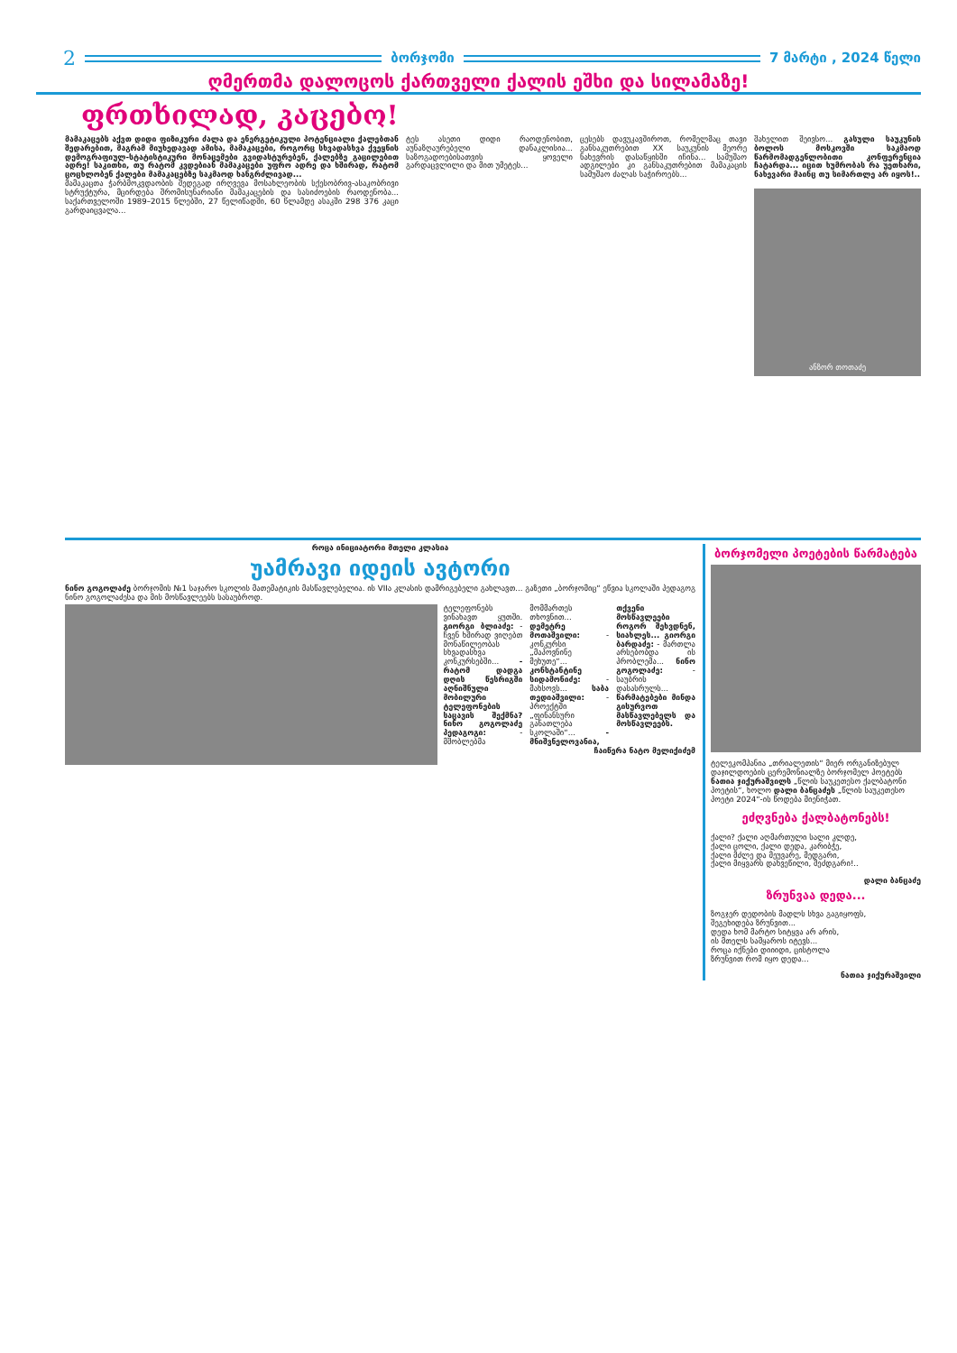2
ბორჯომი 7 მარტი , 2024 წელი
ღმერთმა დალოცოს ქართველი ქალის ეშხი და სილამაზე!
ფრთხილად, კაცებო!
მამაკაცებს აქვთ დიდი ფიზიკური ძალა და ენერგეტიკული პოტენციალი ქალებთან შედარებით, მაგრამ მიუხედავად ამისა, მამაკაცები, როგორც სხვადასხვა ქვეყნის დემოგრაფიულ-სტატისტიკური მონაცემები გვიდასტურებენ, ქალებზე გაცილებით ადრე! საკითხი, თუ რატომ კვდებიან მამაკაცები უფრო ადრე და ხშირად, რატომ ცოცხლობენ ქალები მამაკაცებზე საკმაოდ ხანგრძლივად...
მამაკაცთა ჭარბმოკვდაობის შედეგად ირღვევა მოსახლეობის სქესობრივ-ასაკობრივი სტრუქტურა, მცირდება შრომისუნარიანი მამაკაცების და სასიძოების რაოდენობა... საქართველოში 1989–2015 წლებში, 27 წელიწადში, 60 წლამდე ასაკში 298 376 კაცი გარდაიცვალა...
ტეს ასეთი დიდი რაოდენობით, აუნაზღაურებელი დანაკლისია... საზოგადოებისათვის ყოველი გარდაცვლილი და მით უმეტეს...
ცესებს დავუკავშიროთ, რომელმაც თავი განსაკუთრებით XX საუკუნის მეორე ნახევრის დასაწყისში იჩინა... სამუშაო ადგილები კი განსაკუთრებით მამაკაცის სამუშაო ძალას საჭიროებს...
შახელით შეივსო... გასული საუკუნის ბოლოს მოსკოვში საკმაოდ წარმომადგენლობითი კონფერენცია ჩატარდა... იცით ხუმრობას რა უეთხარი, ნახევარი მაინც თუ სიმართლე არ იყოს!..
ანზორ თოთაძე
როცა ინიციატორი მთელი კლასია
უამრავი იდეის ავტორი
ნინო გოგოლაძე ბორჯომის №1 საჯარო სკოლის მათემატიკის მასწავლებელია. ის VIIა კლასის დამრიგებელი გახლავთ... გაზეთი „ბორჯომიც“ ეწვია სკოლაში პედაგოგ ნინო გოგოლაძესა და მის მოსწავლეებს სასაუბროდ.
ტელეფონებს ვინახავთ ყუთში. გიორგი ბლიაძე: - ჩვენ ხშირად ვიღებთ მონაწილეობას სხვადასხვა კონკურსებში... - რატომ დადგა დღის წესრიგში აღნიშნული მობილური ტელეფონების საცავის შექმნა? ნინო გოგოლაძე პედაგოგი: - მშობლებმა მომმართეს თხოვნით... დემეტრე მოთაშვილი: - კონკურსი „მაპოვნინე მეხუთე“... კონსტანტინე სიდამონიძე: - მახსოვს... საბა თედიაშვილი: - პროექტში „ფინანსური განათლება სკოლაში“... - მნიშვნელოვანია, თქვენი მოსწავლეები როგორ შეხვდნენ, სიახლეს... გიორგი ბარდაძე: - მართლა არსებობდა ის პრობლემა... ნინო გოგოლაძე: - საუბრის დასასრულს... წარმატებები მინდა გისურვოთ მასწავლებელს და მოსწავლეებს.
ჩაიწერა ნატო მელიქიძემ
ბორჯომელი პოეტების წარმატება
ტელეკომპანია „თრიალეთის“ მიერ ორგანიზებულ დაჯილდოების ცერემონიალზე ბორჯომელ პოეტებს ნათია ჯიქურაშვილს „წლის საუკეთესო ქალბატონი პოეტის“, ხოლო დალი ბანცაძეს „წლის საუკეთესო პოეტი 2024“-ის წოდება მიენიჭათ.
ეძღვნება ქალბატონებს!
ქალი? ქალი აღმართული სალი კლდე,
ქალი ცოლი, ქალი დედა, კარიბჭე,
ქალი მძლე და მეუვარე, მედგარი,
ქალი მიყვარს დახვეწილი, შეძდგარი!..
დალი ბანცაძე
ზრუნვაა დედა...
ზოგჯერ დედობის მადლს სხვა გაგიყოფს,
შეგეხიდება ზრუნვით...
დედა ხომ მარტო სიტყვა არ არის,
ის მთელს სამყაროს იტევს...
როცა იქნები დიიიდი, ცისტოლა
ზრუნვით რომ იყო დედა...
ნათია ჯიქურაშვილი